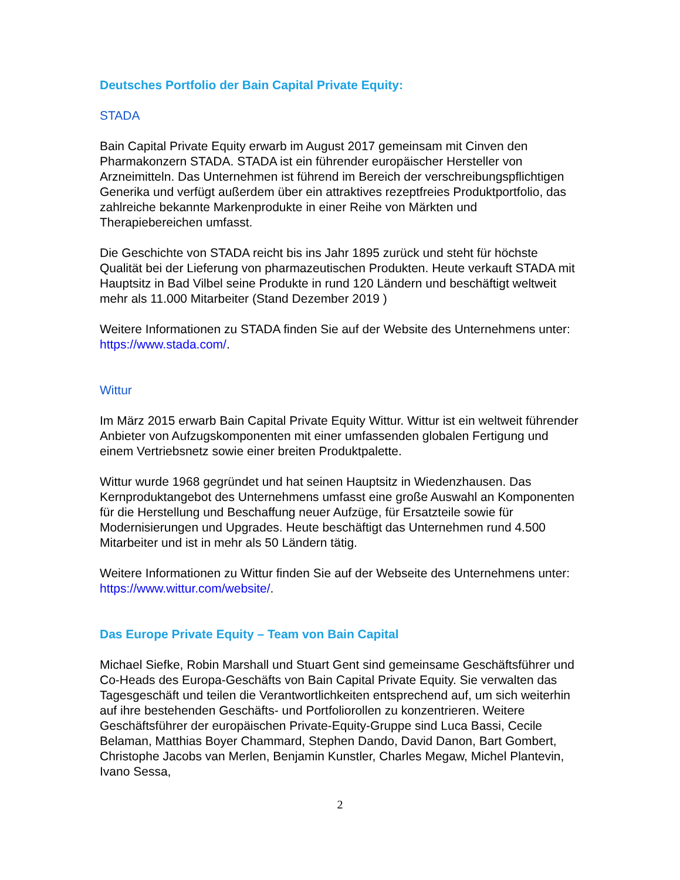Deutsches Portfolio der Bain Capital Private Equity:
STADA
Bain Capital Private Equity erwarb im August 2017 gemeinsam mit Cinven den Pharmakonzern STADA. STADA ist ein führender europäischer Hersteller von Arzneimitteln. Das Unternehmen ist führend im Bereich der verschreibungspflichtigen Generika und verfügt außerdem über ein attraktives rezeptfreies Produktportfolio, das zahlreiche bekannte Markenprodukte in einer Reihe von Märkten und Therapiebereichen umfasst.
Die Geschichte von STADA reicht bis ins Jahr 1895 zurück und steht für höchste Qualität bei der Lieferung von pharmazeutischen Produkten. Heute verkauft STADA mit Hauptsitz in Bad Vilbel seine Produkte in rund 120 Ländern und beschäftigt weltweit mehr als 11.000 Mitarbeiter (Stand Dezember 2019 )
Weitere Informationen zu STADA finden Sie auf der Website des Unternehmens unter: https://www.stada.com/.
Wittur
Im März 2015 erwarb Bain Capital Private Equity Wittur. Wittur ist ein weltweit führender Anbieter von Aufzugskomponenten mit einer umfassenden globalen Fertigung und einem Vertriebsnetz sowie einer breiten Produktpalette.
Wittur wurde 1968 gegründet und hat seinen Hauptsitz in Wiedenzhausen. Das Kernproduktangebot des Unternehmens umfasst eine große Auswahl an Komponenten für die Herstellung und Beschaffung neuer Aufzüge, für Ersatzteile sowie für Modernisierungen und Upgrades. Heute beschäftigt das Unternehmen rund 4.500 Mitarbeiter und ist in mehr als 50 Ländern tätig.
Weitere Informationen zu Wittur finden Sie auf der Webseite des Unternehmens unter: https://www.wittur.com/website/.
Das Europe Private Equity – Team von Bain Capital
Michael Siefke, Robin Marshall und Stuart Gent sind gemeinsame Geschäftsführer und Co-Heads des Europa-Geschäfts von Bain Capital Private Equity. Sie verwalten das Tagesgeschäft und teilen die Verantwortlichkeiten entsprechend auf, um sich weiterhin auf ihre bestehenden Geschäfts- und Portfoliorollen zu konzentrieren. Weitere Geschäftsführer der europäischen Private-Equity-Gruppe sind Luca Bassi, Cecile Belaman, Matthias Boyer Chammard, Stephen Dando, David Danon, Bart Gombert, Christophe Jacobs van Merlen, Benjamin Kunstler, Charles Megaw, Michel Plantevin, Ivano Sessa,
2